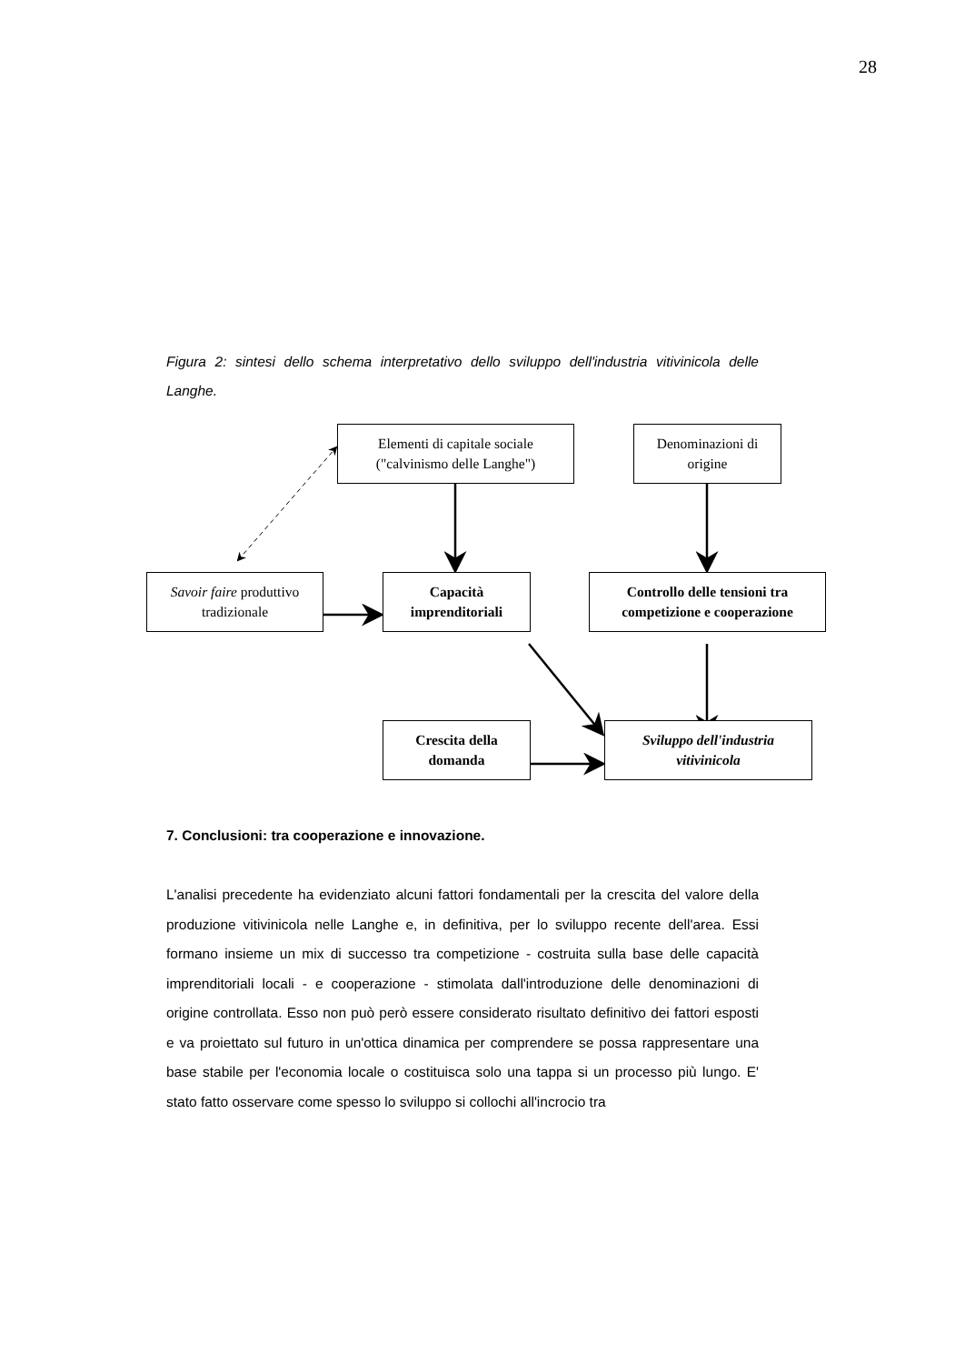28
Figura 2: sintesi dello schema interpretativo dello sviluppo dell'industria vitivinicola delle Langhe.
Elementi di capitale sociale
("calvinismo delle Langhe")
Denominazioni di
origine
Savoir faire produttivo
tradizionale
Capacità
imprenditoriali
Controllo delle tensioni tra
competizione e cooperazione
Crescita della
domanda
Sviluppo dell'industria
vitivinicola
7. Conclusioni: tra cooperazione e innovazione.
L'analisi precedente ha evidenziato alcuni fattori fondamentali per la crescita del valore della produzione vitivinicola nelle Langhe e, in definitiva, per lo sviluppo recente dell'area. Essi formano insieme un mix di successo tra competizione - costruita sulla base delle capacità imprenditoriali locali - e cooperazione - stimolata dall'introduzione delle denominazioni di origine controllata. Esso non può però essere considerato risultato definitivo dei fattori esposti e va proiettato sul futuro in un'ottica dinamica per comprendere se possa rappresentare una base stabile per l'economia locale o costituisca solo una tappa si un processo più lungo. E' stato fatto osservare come spesso lo sviluppo si collochi all'incrocio tra